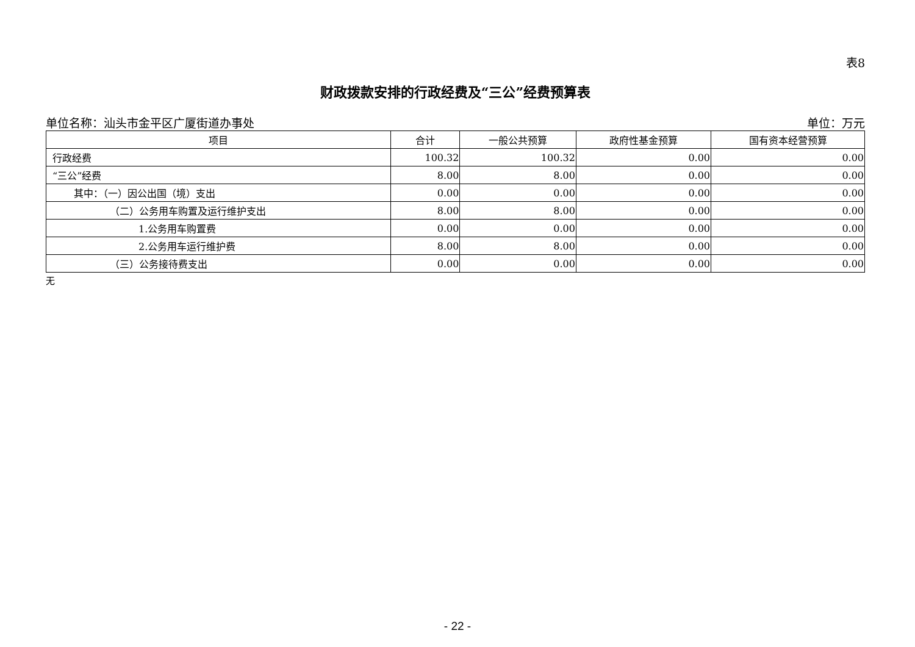表8
财政拨款安排的行政经费及“三公”经费预算表
单位名称：汕头市金平区广厦街道办事处 单位：万元
| 项目 | 合计 | 一般公共预算 | 政府性基金预算 | 国有资本经营预算 |
| --- | --- | --- | --- | --- |
| 行政经费 | 100.32 | 100.32 | 0.00 | 0.00 |
| “三公”经费 | 8.00 | 8.00 | 0.00 | 0.00 |
| 其中：（一）因公出国（境）支出 | 0.00 | 0.00 | 0.00 | 0.00 |
| （二）公务用车购置及运行维护支出 | 8.00 | 8.00 | 0.00 | 0.00 |
| 1.公务用车购置费 | 0.00 | 0.00 | 0.00 | 0.00 |
| 2.公务用车运行维护费 | 8.00 | 8.00 | 0.00 | 0.00 |
| （三）公务接待费支出 | 0.00 | 0.00 | 0.00 | 0.00 |
无
- 22 -